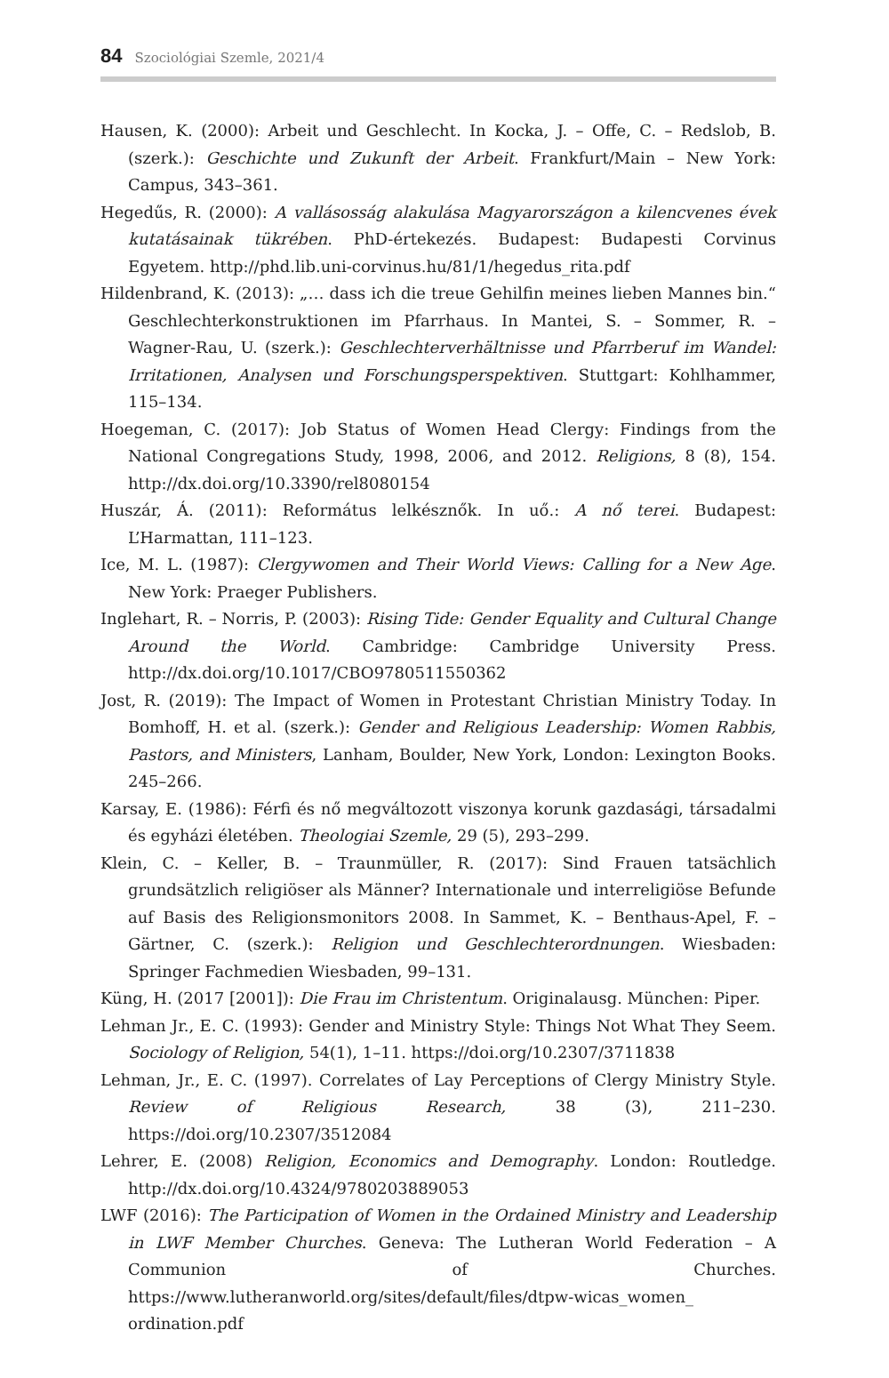84 Szociológiai Szemle, 2021/4
Hausen, K. (2000): Arbeit und Geschlecht. In Kocka, J. – Offe, C. – Redslob, B. (szerk.): Geschichte und Zukunft der Arbeit. Frankfurt/Main – New York: Campus, 343–361.
Hegedűs, R. (2000): A vallásosság alakulása Magyarországon a kilencvenes évek kutatásainak tükrében. PhD-értekezés. Budapest: Budapesti Corvinus Egyetem. http://phd.lib.uni-corvinus.hu/81/1/hegedus_rita.pdf
Hildenbrand, K. (2013): „… dass ich die treue Gehilfin meines lieben Mannes bin.“ Geschlechterkonstruktionen im Pfarrhaus. In Mantei, S. – Sommer, R. – Wagner-Rau, U. (szerk.): Geschlechterverhältnisse und Pfarrberuf im Wandel: Irritationen, Analysen und Forschungsperspektiven. Stuttgart: Kohlhammer, 115–134.
Hoegeman, C. (2017): Job Status of Women Head Clergy: Findings from the National Congregations Study, 1998, 2006, and 2012. Religions, 8 (8), 154. http://dx.doi.org/10.3390/rel8080154
Huszár, Á. (2011): Református lelkésznők. In uő.: A nő terei. Budapest: L’Harmattan, 111–123.
Ice, M. L. (1987): Clergywomen and Their World Views: Calling for a New Age. New York: Praeger Publishers.
Inglehart, R. – Norris, P. (2003): Rising Tide: Gender Equality and Cultural Change Around the World. Cambridge: Cambridge University Press. http://dx.doi.org/10.1017/CBO9780511550362
Jost, R. (2019): The Impact of Women in Protestant Christian Ministry Today. In Bomhoff, H. et al. (szerk.): Gender and Religious Leadership: Women Rabbis, Pastors, and Ministers, Lanham, Boulder, New York, London: Lexington Books. 245–266.
Karsay, E. (1986): Férfi és nő megváltozott viszonya korunk gazdasági, társadalmi és egyházi életében. Theologiai Szemle, 29 (5), 293–299.
Klein, C. – Keller, B. – Traunmüller, R. (2017): Sind Frauen tatsächlich grundsätzlich religiöser als Männer? Internationale und interreligiöse Befunde auf Basis des Religionsmonitors 2008. In Sammet, K. – Benthaus-Apel, F. – Gärtner, C. (szerk.): Religion und Geschlechterordnungen. Wiesbaden: Springer Fachmedien Wiesbaden, 99–131.
Küng, H. (2017 [2001]): Die Frau im Christentum. Originalausg. München: Piper.
Lehman Jr., E. C. (1993): Gender and Ministry Style: Things Not What They Seem. Sociology of Religion, 54(1), 1–11. https://doi.org/10.2307/3711838
Lehman, Jr., E. C. (1997). Correlates of Lay Perceptions of Clergy Ministry Style. Review of Religious Research, 38 (3), 211–230. https://doi.org/10.2307/3512084
Lehrer, E. (2008) Religion, Economics and Demography. London: Routledge. http://dx.doi.org/10.4324/9780203889053
LWF (2016): The Participation of Women in the Ordained Ministry and Leadership in LWF Member Churches. Geneva: The Lutheran World Federation – A Communion of Churches. https://www.lutheranworld.org/sites/default/files/dtpw-wicas_women_ ordination.pdf